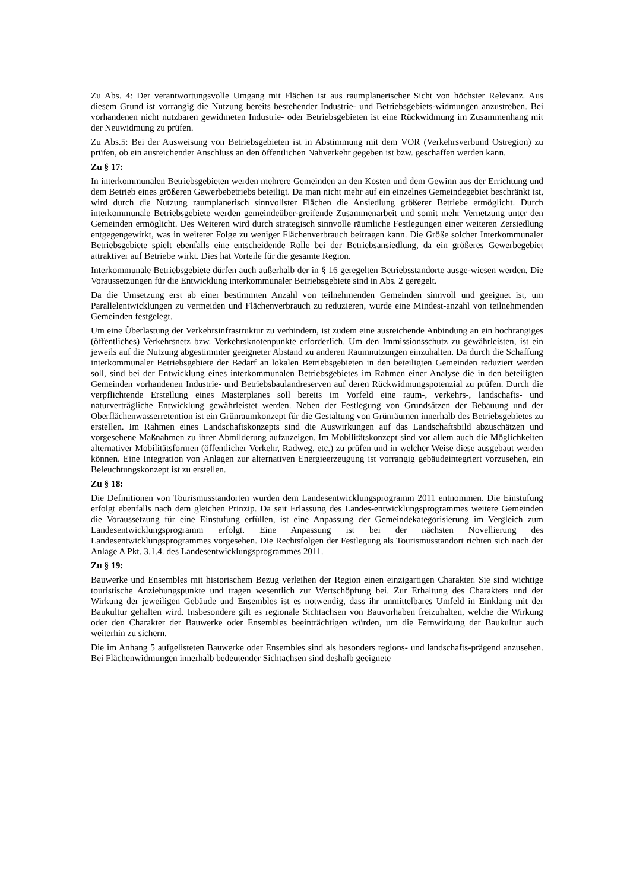Zu Abs. 4: Der verantwortungsvolle Umgang mit Flächen ist aus raumplanerischer Sicht von höchster Relevanz. Aus diesem Grund ist vorrangig die Nutzung bereits bestehender Industrie- und Betriebsgebiets-widmungen anzustreben. Bei vorhandenen nicht nutzbaren gewidmeten Industrie- oder Betriebsgebieten ist eine Rückwidmung im Zusammenhang mit der Neuwidmung zu prüfen.
Zu Abs.5: Bei der Ausweisung von Betriebsgebieten ist in Abstimmung mit dem VOR (Verkehrsverbund Ostregion) zu prüfen, ob ein ausreichender Anschluss an den öffentlichen Nahverkehr gegeben ist bzw. geschaffen werden kann.
Zu § 17:
In interkommunalen Betriebsgebieten werden mehrere Gemeinden an den Kosten und dem Gewinn aus der Errichtung und dem Betrieb eines größeren Gewerbebetriebs beteiligt. Da man nicht mehr auf ein einzelnes Gemeindegebiet beschränkt ist, wird durch die Nutzung raumplanerisch sinnvollster Flächen die Ansiedlung größerer Betriebe ermöglicht. Durch interkommunale Betriebsgebiete werden gemeindeüber-greifende Zusammenarbeit und somit mehr Vernetzung unter den Gemeinden ermöglicht. Des Weiteren wird durch strategisch sinnvolle räumliche Festlegungen einer weiteren Zersiedlung entgegengewirkt, was in weiterer Folge zu weniger Flächenverbrauch beitragen kann. Die Größe solcher Interkommunaler Betriebsgebiete spielt ebenfalls eine entscheidende Rolle bei der Betriebsansiedlung, da ein größeres Gewerbegebiet attraktiver auf Betriebe wirkt. Dies hat Vorteile für die gesamte Region.
Interkommunale Betriebsgebiete dürfen auch außerhalb der in § 16 geregelten Betriebsstandorte ausge-wiesen werden. Die Voraussetzungen für die Entwicklung interkommunaler Betriebsgebiete sind in Abs. 2 geregelt.
Da die Umsetzung erst ab einer bestimmten Anzahl von teilnehmenden Gemeinden sinnvoll und geeignet ist, um Parallelentwicklungen zu vermeiden und Flächenverbrauch zu reduzieren, wurde eine Mindest-anzahl von teilnehmenden Gemeinden festgelegt.
Um eine Überlastung der Verkehrsinfrastruktur zu verhindern, ist zudem eine ausreichende Anbindung an ein hochrangiges (öffentliches) Verkehrsnetz bzw. Verkehrsknotenpunkte erforderlich. Um den Immissionsschutz zu gewährleisten, ist ein jeweils auf die Nutzung abgestimmter geeigneter Abstand zu anderen Raumnutzungen einzuhalten. Da durch die Schaffung interkommunaler Betriebsgebiete der Bedarf an lokalen Betriebsgebieten in den beteiligten Gemeinden reduziert werden soll, sind bei der Entwicklung eines interkommunalen Betriebsgebietes im Rahmen einer Analyse die in den beteiligten Gemeinden vorhandenen Industrie- und Betriebsbaulandreserven auf deren Rückwidmungspotenzial zu prüfen. Durch die verpflichtende Erstellung eines Masterplanes soll bereits im Vorfeld eine raum-, verkehrs-, landschafts- und naturverträgliche Entwicklung gewährleistet werden. Neben der Festlegung von Grundsätzen der Bebauung und der Oberflächenwasserretention ist ein Grünraumkonzept für die Gestaltung von Grünräumen innerhalb des Betriebsgebietes zu erstellen. Im Rahmen eines Landschaftskonzepts sind die Auswirkungen auf das Landschaftsbild abzuschätzen und vorgesehene Maßnahmen zu ihrer Abmilderung aufzuzeigen. Im Mobilitätskonzept sind vor allem auch die Möglichkeiten alternativer Mobilitätsformen (öffentlicher Verkehr, Radweg, etc.) zu prüfen und in welcher Weise diese ausgebaut werden können. Eine Integration von Anlagen zur alternativen Energieerzeugung ist vorrangig gebäudeintegriert vorzusehen, ein Beleuchtungskonzept ist zu erstellen.
Zu § 18:
Die Definitionen von Tourismusstandorten wurden dem Landesentwicklungsprogramm 2011 entnommen. Die Einstufung erfolgt ebenfalls nach dem gleichen Prinzip. Da seit Erlassung des Landes-entwicklungsprogrammes weitere Gemeinden die Voraussetzung für eine Einstufung erfüllen, ist eine Anpassung der Gemeindekategorisierung im Vergleich zum Landesentwicklungsprogramm erfolgt. Eine Anpassung ist bei der nächsten Novellierung des Landesentwicklungsprogrammes vorgesehen. Die Rechtsfolgen der Festlegung als Tourismusstandort richten sich nach der Anlage A Pkt. 3.1.4. des Landesentwicklungsprogrammes 2011.
Zu § 19:
Bauwerke und Ensembles mit historischem Bezug verleihen der Region einen einzigartigen Charakter. Sie sind wichtige touristische Anziehungspunkte und tragen wesentlich zur Wertschöpfung bei. Zur Erhaltung des Charakters und der Wirkung der jeweiligen Gebäude und Ensembles ist es notwendig, dass ihr unmittelbares Umfeld in Einklang mit der Baukultur gehalten wird. Insbesondere gilt es regionale Sichtachsen von Bauvorhaben freizuhalten, welche die Wirkung oder den Charakter der Bauwerke oder Ensembles beeinträchtigen würden, um die Fernwirkung der Baukultur auch weiterhin zu sichern.
Die im Anhang 5 aufgelisteten Bauwerke oder Ensembles sind als besonders regions- und landschafts-prägend anzusehen. Bei Flächenwidmungen innerhalb bedeutender Sichtachsen sind deshalb geeignete